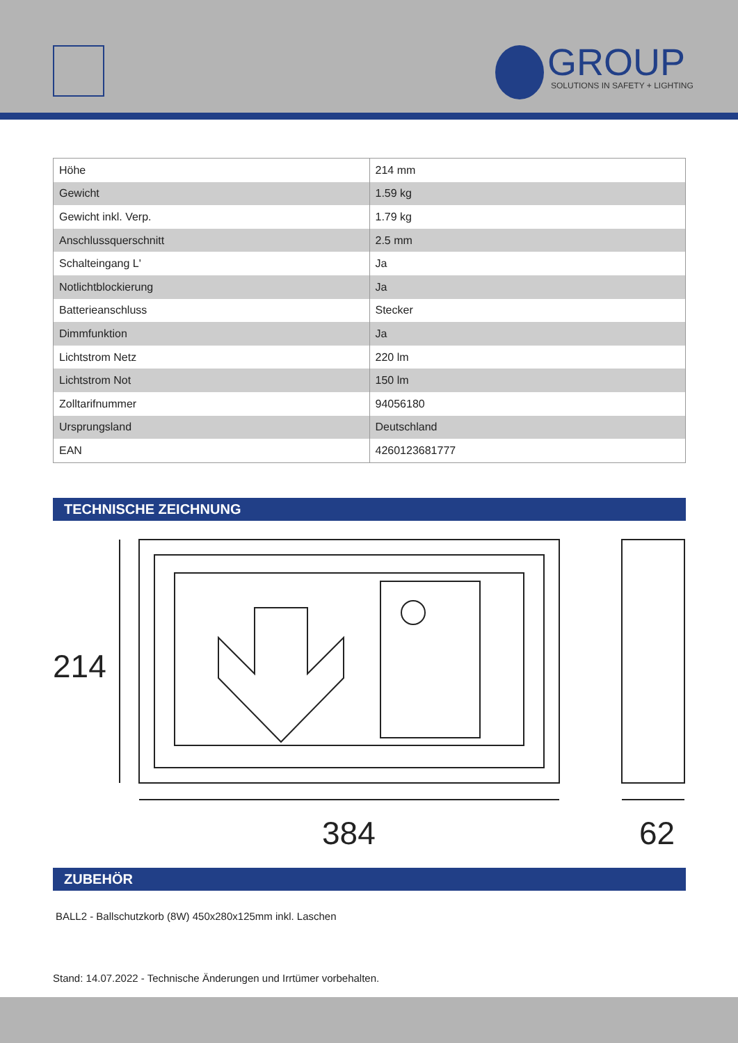GROUP
SOLUTIONS IN SAFETY + LIGHTING
| Höhe | 214 mm |
| Gewicht | 1.59 kg |
| Gewicht inkl. Verp. | 1.79 kg |
| Anschlussquerschnitt | 2.5 mm |
| Schalteingang L' | Ja |
| Notlichtblockierung | Ja |
| Batterieanschluss | Stecker |
| Dimmfunktion | Ja |
| Lichtstrom Netz | 220 lm |
| Lichtstrom Not | 150 lm |
| Zolltarifnummer | 94056180 |
| Ursprungsland | Deutschland |
| EAN | 4260123681777 |
TECHNISCHE ZEICHNUNG
214
384
62
ZUBEHÖR
BALL2 - Ballschutzkorb (8W) 450x280x125mm inkl. Laschen
Stand: 14.07.2022 - Technische Änderungen und Irrtümer vorbehalten.